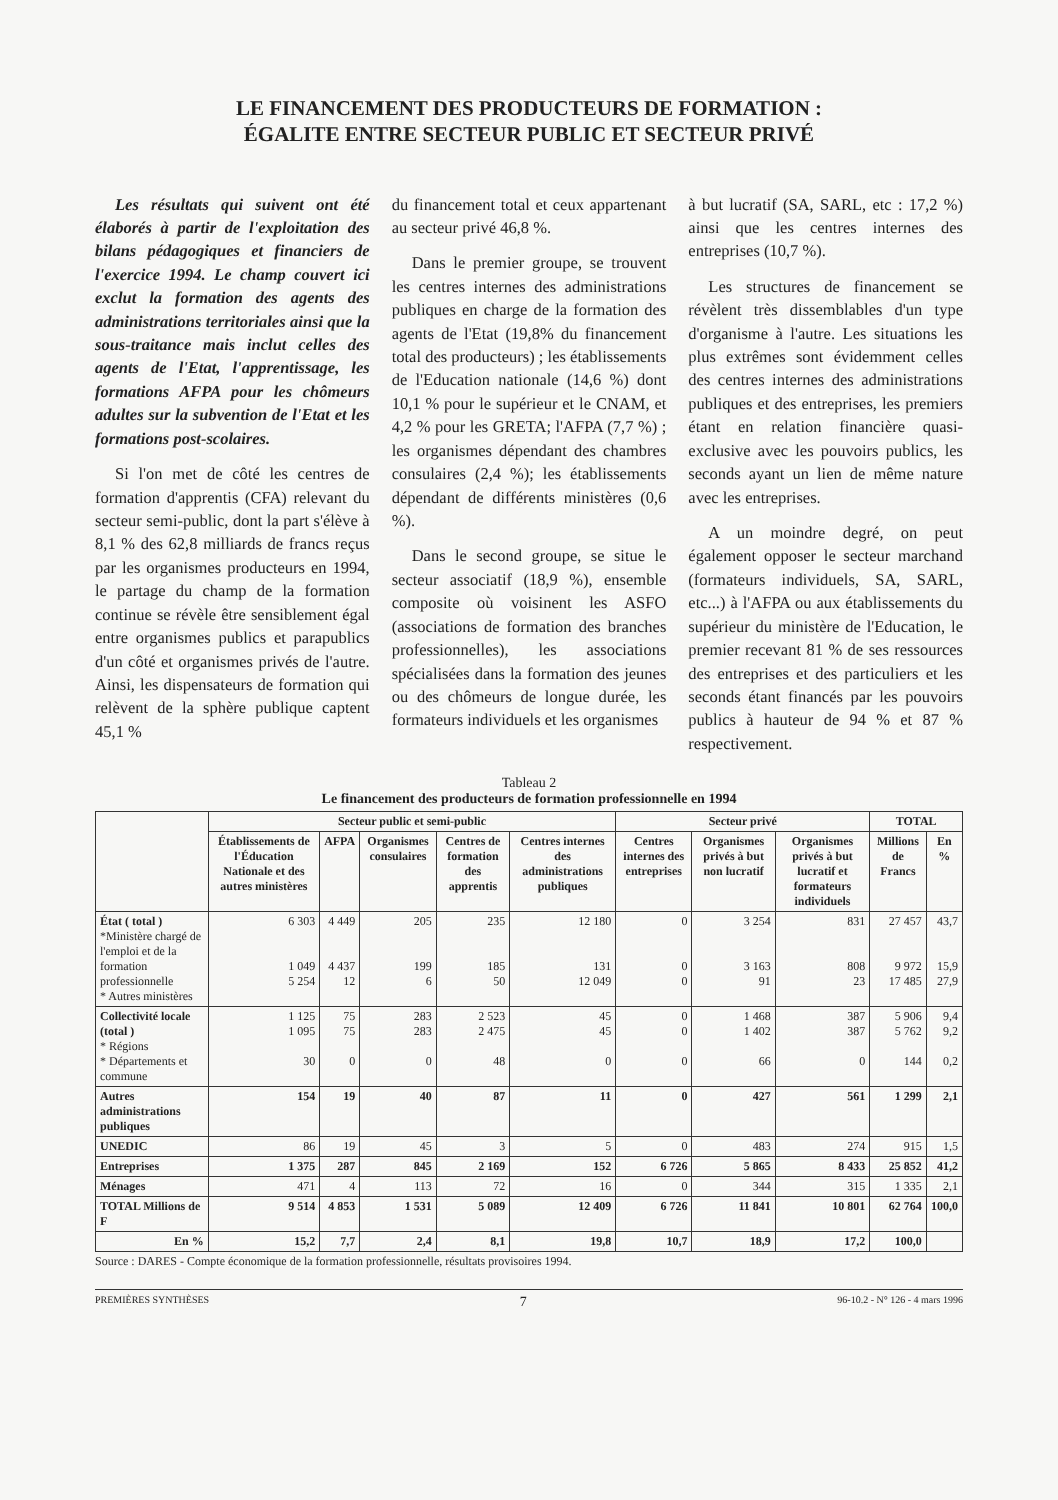LE FINANCEMENT DES PRODUCTEURS DE FORMATION :
ÉGALITE ENTRE SECTEUR PUBLIC ET SECTEUR PRIVÉ
Les résultats qui suivent ont été élaborés à partir de l'exploitation des bilans pédagogiques et financiers de l'exercice 1994. Le champ couvert ici exclut la formation des agents des administrations territoriales ainsi que la sous-traitance mais inclut celles des agents de l'Etat, l'apprentissage, les formations AFPA pour les chômeurs adultes sur la subvention de l'Etat et les formations post-scolaires.
Si l'on met de côté les centres de formation d'apprentis (CFA) relevant du secteur semi-public, dont la part s'élève à 8,1 % des 62,8 milliards de francs reçus par les organismes producteurs en 1994, le partage du champ de la formation continue se révèle être sensiblement égal entre organismes publics et parapublics d'un côté et organismes privés de l'autre. Ainsi, les dispensateurs de formation qui relèvent de la sphère publique captent 45,1 %
du financement total et ceux appartenant au secteur privé 46,8 %.
Dans le premier groupe, se trouvent les centres internes des administrations publiques en charge de la formation des agents de l'Etat (19,8% du financement total des producteurs) ; les établissements de l'Education nationale (14,6 %) dont 10,1 % pour le supérieur et le CNAM, et 4,2 % pour les GRETA; l'AFPA (7,7 %) ; les organismes dépendant des chambres consulaires (2,4 %); les établissements dépendant de différents ministères (0,6 %).
Dans le second groupe, se situe le secteur associatif (18,9 %), ensemble composite où voisinent les ASFO (associations de formation des branches professionnelles), les associations spécialisées dans la formation des jeunes ou des chômeurs de longue durée, les formateurs individuels et les organismes
à but lucratif (SA, SARL, etc : 17,2 %) ainsi que les centres internes des entreprises (10,7 %).
Les structures de financement se révèlent très dissemblables d'un type d'organisme à l'autre. Les situations les plus extrêmes sont évidemment celles des centres internes des administrations publiques et des entreprises, les premiers étant en relation financière quasi-exclusive avec les pouvoirs publics, les seconds ayant un lien de même nature avec les entreprises.
A un moindre degré, on peut également opposer le secteur marchand (formateurs individuels, SA, SARL, etc...) à l'AFPA ou aux établissements du supérieur du ministère de l'Education, le premier recevant 81 % de ses ressources des entreprises et des particuliers et les seconds étant financés par les pouvoirs publics à hauteur de 94 % et 87 % respectivement.
Tableau 2
Le financement des producteurs de formation professionnelle en 1994
| | Secteur public et semi-public | | | | | Secteur privé | | | TOTAL | |
| --- | --- | --- | --- | --- | --- | --- | --- | --- | --- | --- |
| | Établissements de l'Éducation Nationale et des autres ministères | AFPA | Organismes consulaires | Centres de formation des apprentis | Centres internes des administrations publiques | Centres internes des entreprises | Organismes privés à but non lucratif | Organismes privés à but lucratif et formateurs individuels | Millions de Francs | En % |
| État ( total ) *Ministère chargé de l'emploi et de la formation professionnelle * Autres ministères | 6 303 1 049 5 254 | 4 449 4 437 12 | 205 199 6 | 235 185 50 | 12 180 131 12 049 | 0 0 0 | 3 254 3 163 91 | 831 808 23 | 27 457 9 972 17 485 | 43,7 15,9 27,9 |
| Collectivité locale (total ) * Régions * Départements et commune | 1 125 1 095 30 | 75 75 0 | 283 283 0 | 2 523 2 475 48 | 45 45 0 | 0 0 0 | 1 468 1 402 66 | 387 387 0 | 5 906 5 762 144 | 9,4 9,2 0,2 |
| Autres administrations publiques | 154 | 19 | 40 | 87 | 11 | 0 | 427 | 561 | 1 299 | 2,1 |
| UNEDIC | 86 | 19 | 45 | 3 | 5 | 0 | 483 | 274 | 915 | 1,5 |
| Entreprises | 1 375 | 287 | 845 | 2 169 | 152 | 6 726 | 5 865 | 8 433 | 25 852 | 41,2 |
| Ménages | 471 | 4 | 113 | 72 | 16 | 0 | 344 | 315 | 1 335 | 2,1 |
| TOTAL Millions de F | 9 514 | 4 853 | 1 531 | 5 089 | 12 409 | 6 726 | 11 841 | 10 801 | 62 764 | 100,0 |
| En % | 15,2 | 7,7 | 2,4 | 8,1 | 19,8 | 10,7 | 18,9 | 17,2 | 100,0 | |
Source : DARES - Compte économique de la formation professionnelle, résultats provisoires 1994.
PREMIÈRES SYNTHÈSES 7 96-10.2 - N° 126 - 4 mars 1996